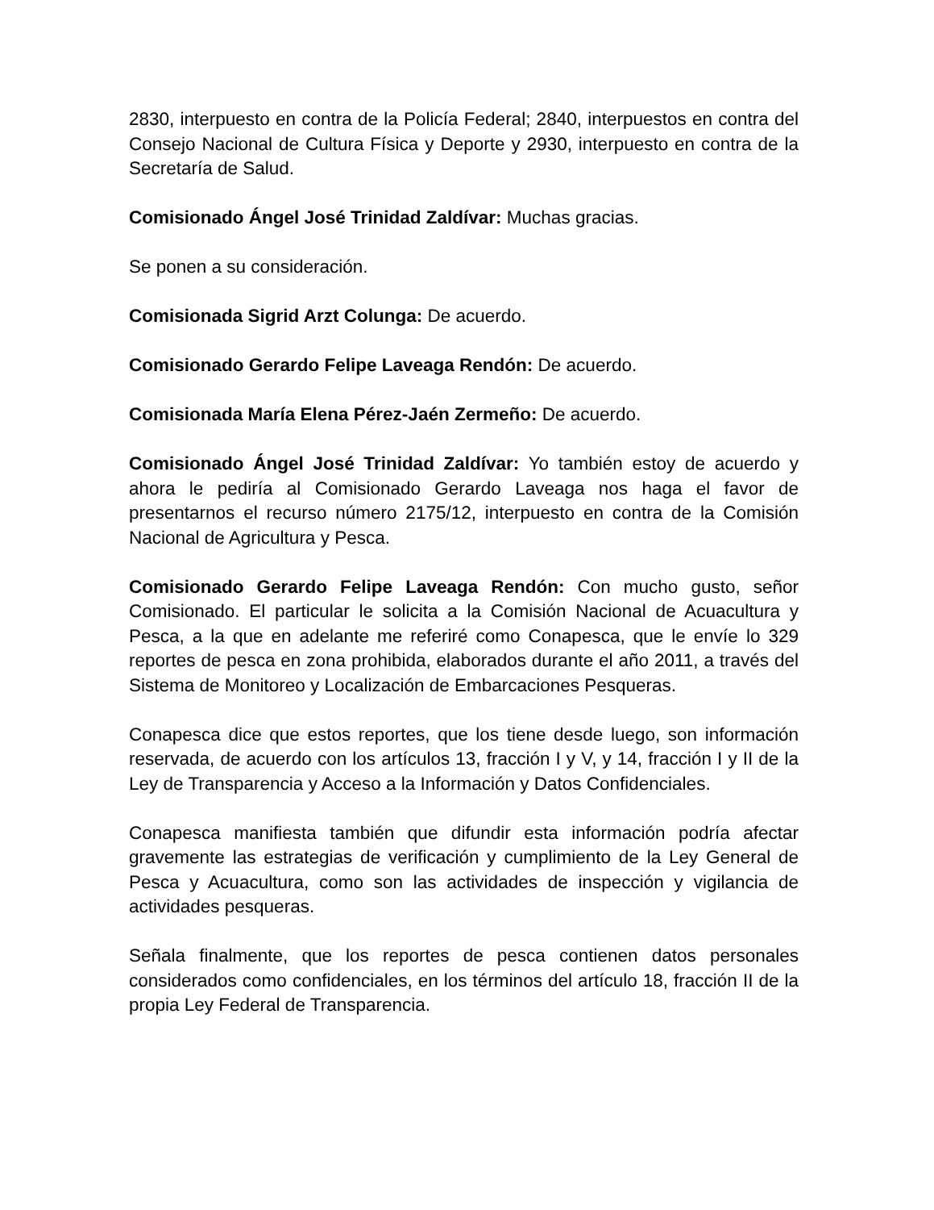2830, interpuesto en contra de la Policía Federal; 2840, interpuestos en contra del Consejo Nacional de Cultura Física y Deporte y 2930, interpuesto en contra de la Secretaría de Salud.
Comisionado Ángel José Trinidad Zaldívar: Muchas gracias.
Se ponen a su consideración.
Comisionada Sigrid Arzt Colunga: De acuerdo.
Comisionado Gerardo Felipe Laveaga Rendón: De acuerdo.
Comisionada María Elena Pérez-Jaén Zermeño: De acuerdo.
Comisionado Ángel José Trinidad Zaldívar: Yo también estoy de acuerdo y ahora le pediría al Comisionado Gerardo Laveaga nos haga el favor de presentarnos el recurso número 2175/12, interpuesto en contra de la Comisión Nacional de Agricultura y Pesca.
Comisionado Gerardo Felipe Laveaga Rendón: Con mucho gusto, señor Comisionado. El particular le solicita a la Comisión Nacional de Acuacultura y Pesca, a la que en adelante me referiré como Conapesca, que le envíe lo 329 reportes de pesca en zona prohibida, elaborados durante el año 2011, a través del Sistema de Monitoreo y Localización de Embarcaciones Pesqueras.
Conapesca dice que estos reportes, que los tiene desde luego, son información reservada, de acuerdo con los artículos 13, fracción I y V, y 14, fracción I y II de la Ley de Transparencia y Acceso a la Información y Datos Confidenciales.
Conapesca manifiesta también que difundir esta información podría afectar gravemente las estrategias de verificación y cumplimiento de la Ley General de Pesca y Acuacultura, como son las actividades de inspección y vigilancia de actividades pesqueras.
Señala finalmente, que los reportes de pesca contienen datos personales considerados como confidenciales, en los términos del artículo 18, fracción II de la propia Ley Federal de Transparencia.